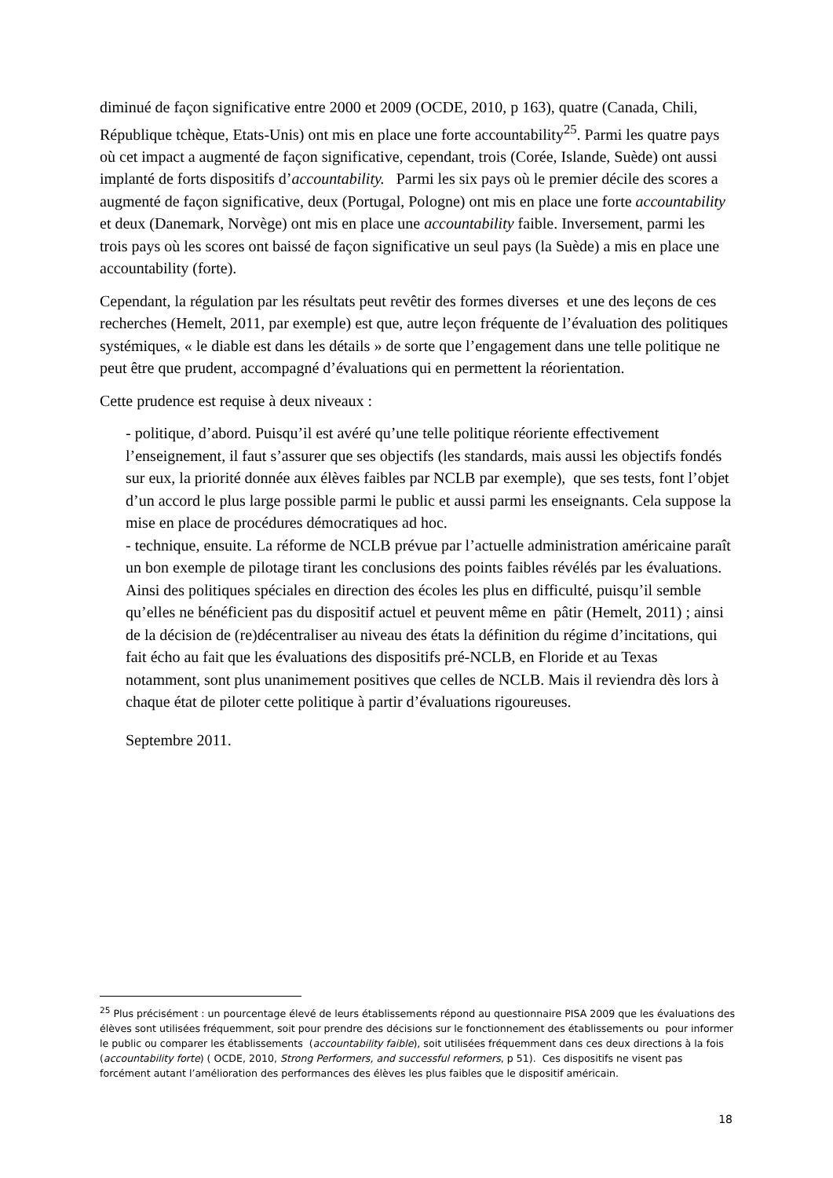diminué de façon significative entre 2000 et 2009 (OCDE, 2010, p 163), quatre (Canada, Chili, République tchèque, Etats-Unis) ont mis en place une forte accountability<sup>25</sup>. Parmi les quatre pays où cet impact a augmenté de façon significative, cependant, trois (Corée, Islande, Suède) ont aussi implanté de forts dispositifs d’accountability. Parmi les six pays où le premier décile des scores a augmenté de façon significative, deux (Portugal, Pologne) ont mis en place une forte accountability et deux (Danemark, Norvège) ont mis en place une accountability faible. Inversement, parmi les trois pays où les scores ont baissé de façon significative un seul pays (la Suède) a mis en place une accountability (forte).
Cependant, la régulation par les résultats peut revêtir des formes diverses et une des leçons de ces recherches (Hemelt, 2011, par exemple) est que, autre leçon fréquente de l’évaluation des politiques systémiques, « le diable est dans les détails » de sorte que l’engagement dans une telle politique ne peut être que prudent, accompagné d’évaluations qui en permettent la réorientation.
Cette prudence est requise à deux niveaux :
- politique, d’abord. Puisqu’il est avéré qu’une telle politique réoriente effectivement l’enseignement, il faut s’assurer que ses objectifs (les standards, mais aussi les objectifs fondés sur eux, la priorité donnée aux élèves faibles par NCLB par exemple), que ses tests, font l’objet d’un accord le plus large possible parmi le public et aussi parmi les enseignants. Cela suppose la mise en place de procédures démocratiques ad hoc.
- technique, ensuite. La réforme de NCLB prévue par l’actuelle administration américaine paraît un bon exemple de pilotage tirant les conclusions des points faibles révélés par les évaluations. Ainsi des politiques spéciales en direction des écoles les plus en difficulté, puisqu’il semble qu’elles ne bénéficient pas du dispositif actuel et peuvent même en pâtir (Hemelt, 2011) ; ainsi de la décision de (re)décentraliser au niveau des états la définition du régime d’incitations, qui fait écho au fait que les évaluations des dispositifs pré-NCLB, en Floride et au Texas notamment, sont plus unanimement positives que celles de NCLB. Mais il reviendra dès lors à chaque état de piloter cette politique à partir d’évaluations rigoureuses.
Septembre 2011.
<sup>25</sup> Plus précisément : un pourcentage élevé de leurs établissements répond au questionnaire PISA 2009 que les évaluations des élèves sont utilisées fréquemment, soit pour prendre des décisions sur le fonctionnement des établissements ou pour informer le public ou comparer les établissements (accountability faible), soit utilisées fréquemment dans ces deux directions à la fois (accountability forte) ( OCDE, 2010, Strong Performers, and successful reformers, p 51). Ces dispositifs ne visent pas forcément autant l’amélioration des performances des élèves les plus faibles que le dispositif américain.
18